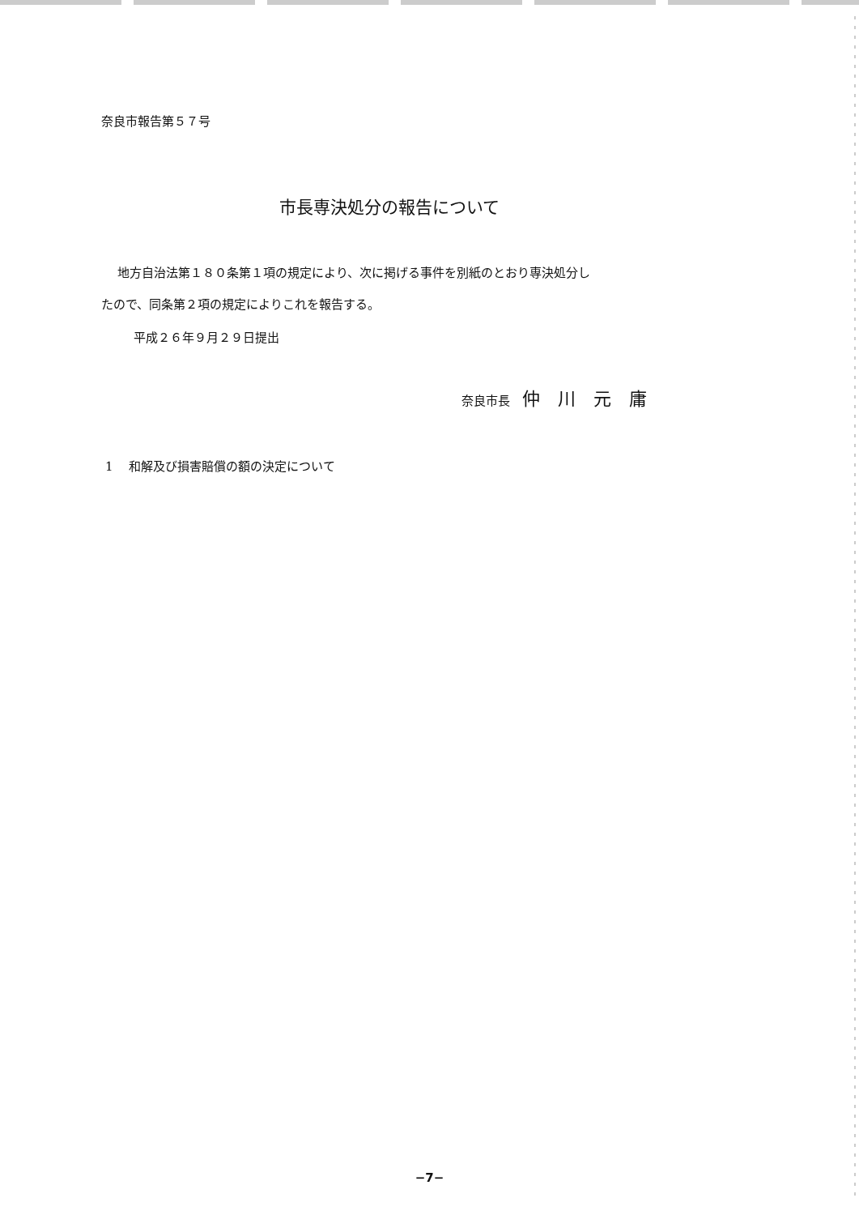奈良市報告第５７号
市長専決処分の報告について
地方自治法第１８０条第１項の規定により、次に掲げる事件を別紙のとおり専決処分し
たので、同条第２項の規定によりこれを報告する。
平成２６年９月２９日提出
奈良市長　仲川元庸
1　 和解及び損害賠償の額の決定について
−7−